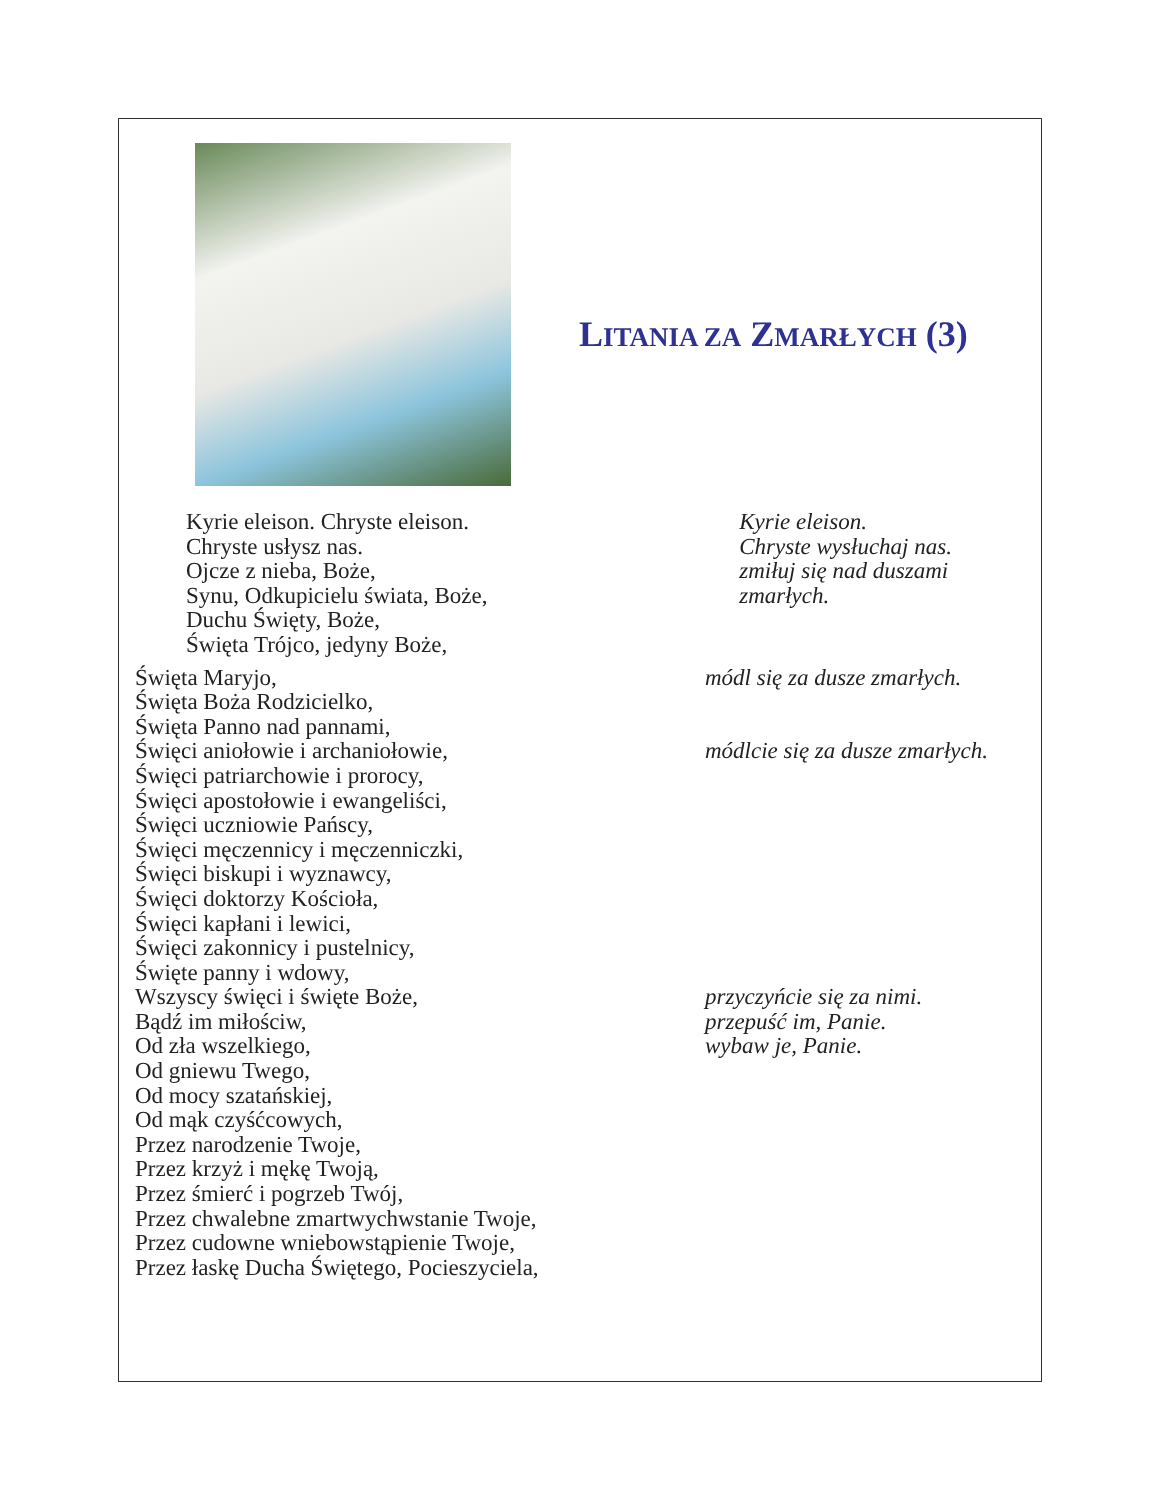LITANIA ZA ZMARŁYCH (3)
Kyrie eleison. Chryste eleison.
Chryste usłysz nas.
Ojcze z nieba, Boże,
Synu, Odkupicielu świata, Boże,
Duchu Święty, Boże,
Święta Trójco, jedyny Boże,
Kyrie eleison.
Chryste wysłuchaj nas.
zmiłuj się nad duszami zmarłych.
Święta Maryjo,
Święta Boża Rodzicielko,
Święta Panno nad pannami,
Święci aniołowie i archaniołowie,
Święci patriarchowie i prorocy,
Święci apostołowie i ewangeliści,
Święci uczniowie Pańscy,
Święci męczennicy i męczenniczki,
Święci biskupi i wyznawcy,
Święci doktorzy Kościoła,
Święci kapłani i lewici,
Święci zakonnicy i pustelnicy,
Święte panny i wdowy,
Wszyscy święci i święte Boże,
Bądź im miłościw,
Od zła wszelkiego,
Od gniewu Twego,
Od mocy szatańskiej,
Od mąk czyśćcowych,
Przez narodzenie Twoje,
Przez krzyż i mękę Twoją,
Przez śmierć i pogrzeb Twój,
Przez chwalebne zmartwychwstanie Twoje,
Przez cudowne wniebowstąpienie Twoje,
Przez łaskę Ducha Świętego, Pocieszyciela,
módl się za dusze zmarłych.
módlcie się za dusze zmarłych.
przyczyńcie się za nimi.
przepuść im, Panie.
wybaw je, Panie.